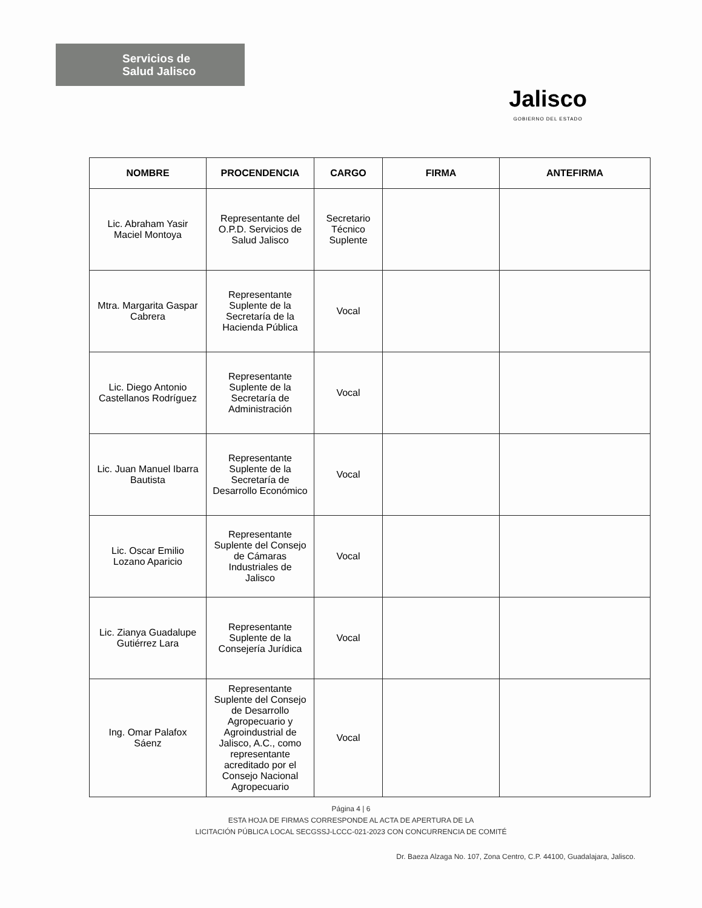Servicios de
Salud Jalisco
Jalisco
GOBIERNO DEL ESTADO
| NOMBRE | PROCENDENCIA | CARGO | FIRMA | ANTEFIRMA |
| --- | --- | --- | --- | --- |
| Lic. Abraham Yasir Maciel Montoya | Representante del O.P.D. Servicios de Salud Jalisco | Secretario Técnico Suplente | | |
| Mtra. Margarita Gaspar Cabrera | Representante Suplente de la Secretaría de la Hacienda Pública | Vocal | | |
| Lic. Diego Antonio Castellanos Rodríguez | Representante Suplente de la Secretaría de Administración | Vocal | | |
| Lic. Juan Manuel Ibarra Bautista | Representante Suplente de la Secretaría de Desarrollo Económico | Vocal | | |
| Lic. Oscar Emilio Lozano Aparicio | Representante Suplente del Consejo de Cámaras Industriales de Jalisco | Vocal | | |
| Lic. Zianya Guadalupe Gutiérrez Lara | Representante Suplente de la Consejería Jurídica | Vocal | | |
| Ing. Omar Palafox Sáenz | Representante Suplente del Consejo de Desarrollo Agropecuario y Agroindustrial de Jalisco, A.C., como representante acreditado por el Consejo Nacional Agropecuario | Vocal | | |
Página 4 | 6
ESTA HOJA DE FIRMAS CORRESPONDE AL ACTA DE APERTURA DE LA
LICITACIÓN PÚBLICA LOCAL SECGSSJ-LCCC-021-2023 CON CONCURRENCIA DE COMITÉ
Dr. Baeza Alzaga No. 107, Zona Centro, C.P. 44100, Guadalajara, Jalisco.